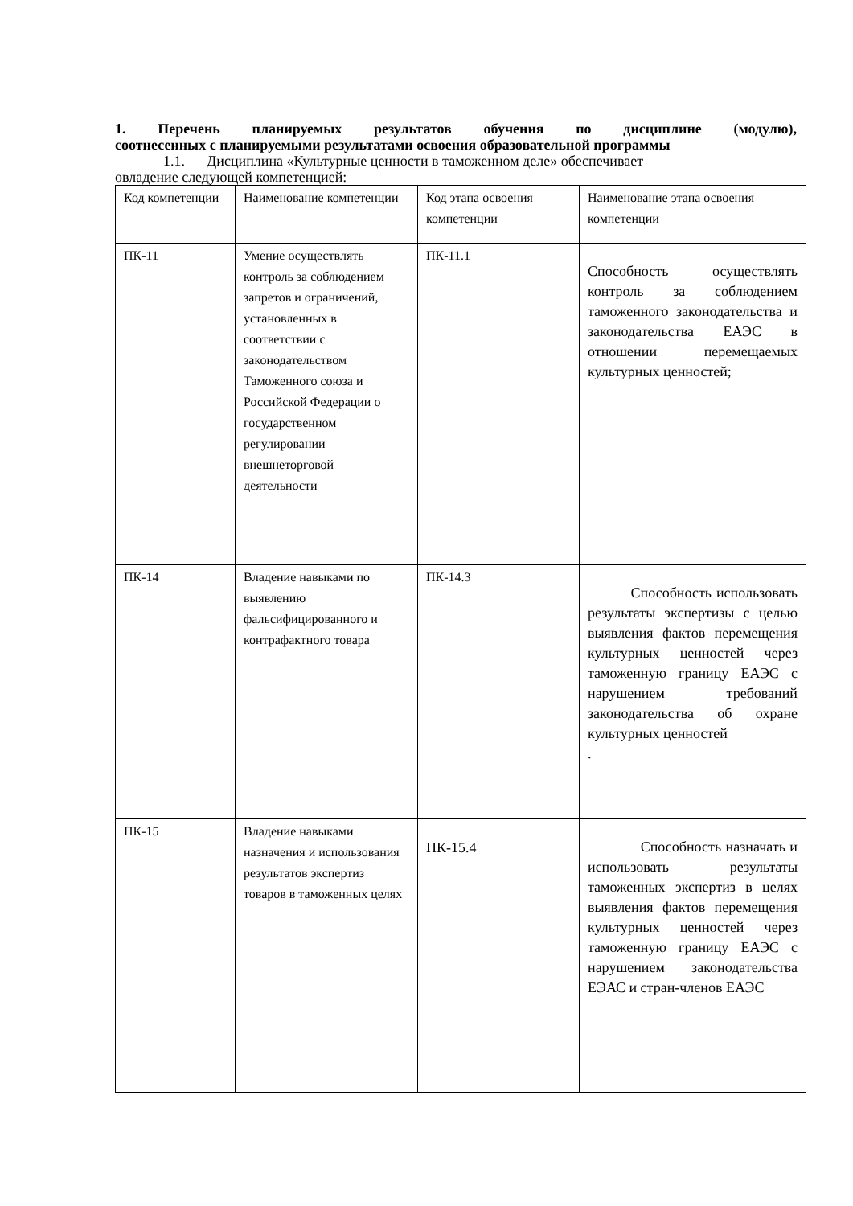1. Перечень планируемых результатов обучения по дисциплине (модулю),
соотнесенных с планируемыми результатами освоения образовательной программы
1.1. Дисциплина «Культурные ценности в таможенном деле» обеспечивает
овладение следующей компетенцией:
| Код компетенции | Наименование компетенции | Код этапа освоения компетенции | Наименование этапа освоения компетенции |
| ПК-11 | Умение осуществлять контроль за соблюдением запретов и ограничений, установленных в соответствии с законодательством Таможенного союза и Российской Федерации о государственном регулировании внешнеторговой деятельности | ПК-11.1 | Способность осуществлять контроль за соблюдением таможенного законодательства и законодательства ЕАЭС в отношении перемещаемых культурных ценностей; |
| ПК-14 | Владение навыками по выявлению фальсифицированного и контрафактного товара | ПК-14.3 | Способность использовать результаты экспертизы с целью выявления фактов перемещения культурных ценностей через таможенную границу ЕАЭС с нарушением требований законодательства об охране культурных ценностей . |
| ПК-15 | Владение навыками назначения и использования результатов экспертиз товаров в таможенных целях | ПК-15.4 | Способность назначать и использовать результаты таможенных экспертиз в целях выявления фактов перемещения культурных ценностей через таможенную границу ЕАЭС с нарушением законодательства ЕЭАС и стран-членов ЕАЭС |